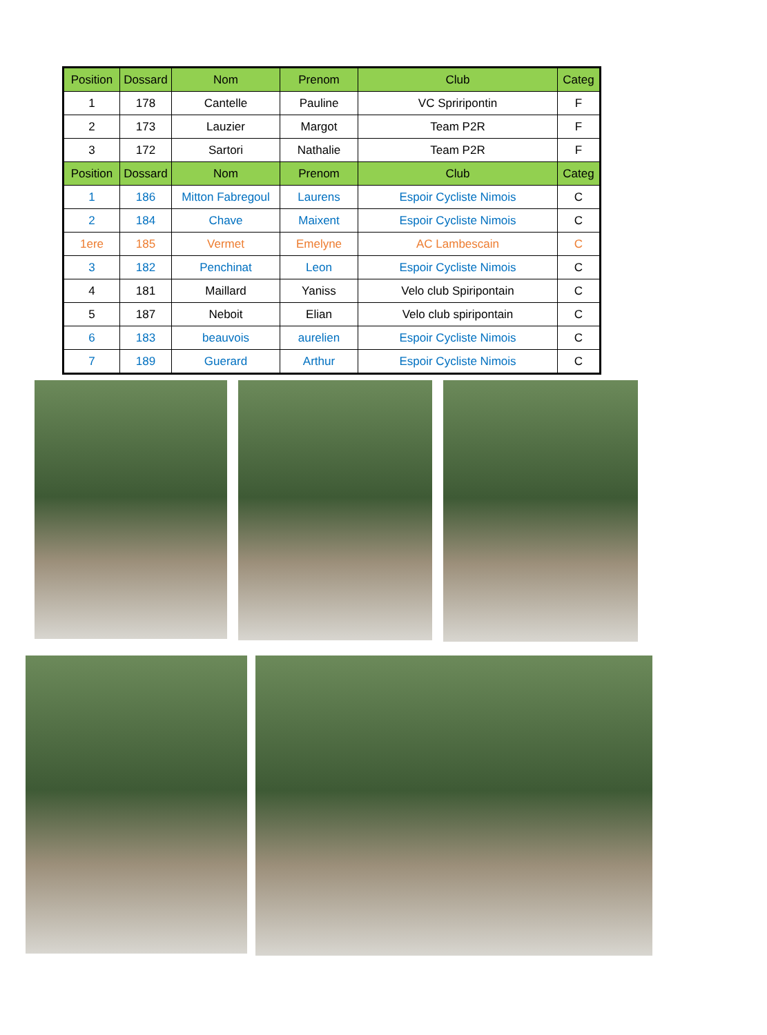| Position | Dossard | Nom | Prenom | Club | Categ |
| --- | --- | --- | --- | --- | --- |
| 1 | 178 | Cantelle | Pauline | VC Spriripontin | F |
| 2 | 173 | Lauzier | Margot | Team P2R | F |
| 3 | 172 | Sartori | Nathalie | Team P2R | F |
| Position | Dossard | Nom | Prenom | Club | Categ |
| 1 | 186 | Mitton Fabregoul | Laurens | Espoir Cycliste Nimois | C |
| 2 | 184 | Chave | Maixent | Espoir Cycliste Nimois | C |
| 1ere | 185 | Vermet | Emelyne | AC Lambescain | C |
| 3 | 182 | Penchinat | Leon | Espoir Cycliste Nimois | C |
| 4 | 181 | Maillard | Yaniss | Velo club Spiripontain | C |
| 5 | 187 | Neboit | Elian | Velo club spiripontain | C |
| 6 | 183 | beauvois | aurelien | Espoir Cycliste Nimois | C |
| 7 | 189 | Guerard | Arthur | Espoir Cycliste Nimois | C |